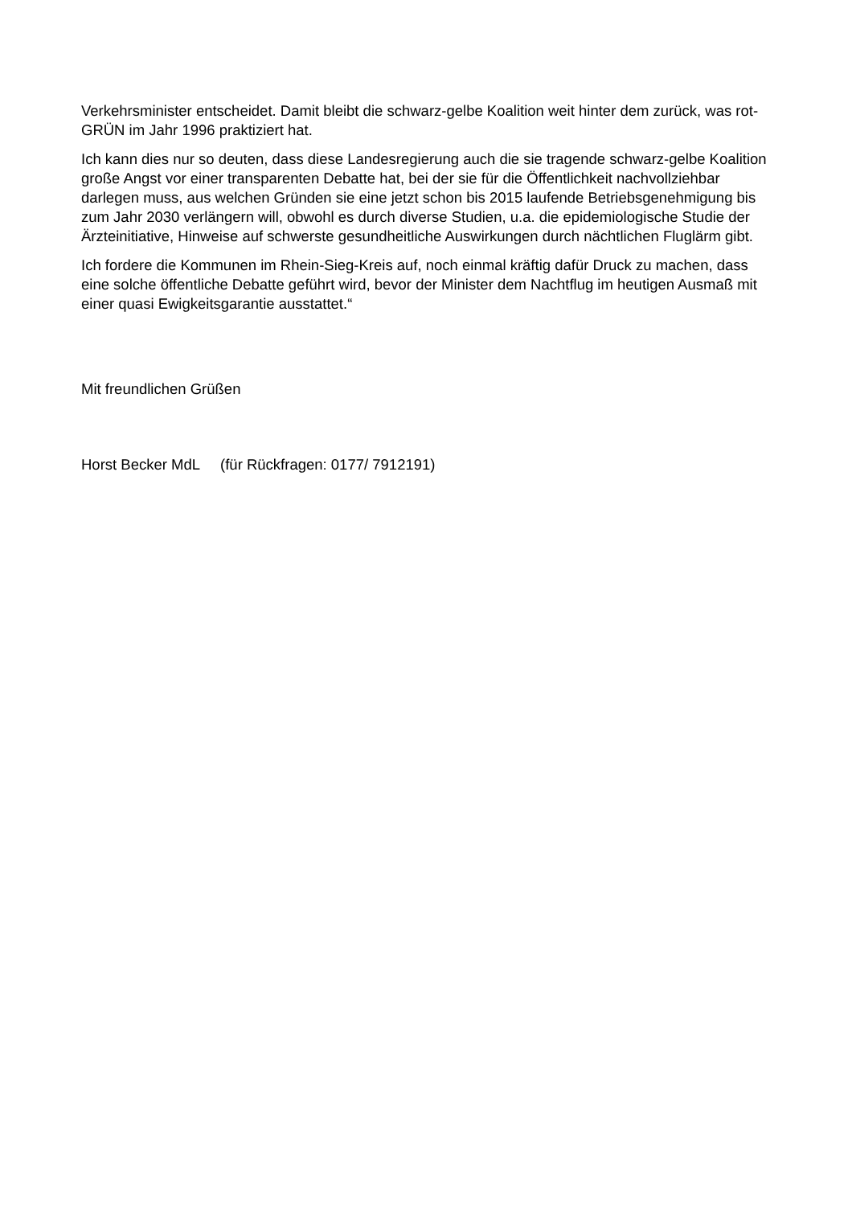Verkehrsminister entscheidet. Damit bleibt die schwarz-gelbe Koalition weit hinter dem zurück, was rot-GRÜN im Jahr 1996 praktiziert hat.
Ich kann dies nur so deuten, dass diese Landesregierung auch die sie tragende schwarz-gelbe Koalition große Angst vor einer transparenten Debatte hat, bei der sie für die Öffentlichkeit nachvollziehbar darlegen muss, aus welchen Gründen sie eine jetzt schon bis 2015 laufende Betriebsgenehmigung bis zum Jahr 2030 verlängern will, obwohl es durch diverse Studien, u.a. die epidemiologische Studie der Ärzteinitiative, Hinweise auf schwerste gesundheitliche Auswirkungen durch nächtlichen Fluglärm gibt.
Ich fordere die Kommunen im Rhein-Sieg-Kreis auf, noch einmal kräftig dafür Druck zu machen, dass eine solche öffentliche Debatte geführt wird, bevor der Minister dem Nachtflug im heutigen Ausmaß mit einer quasi Ewigkeitsgarantie ausstattet.“
Mit freundlichen Grüßen
Horst Becker MdL (für Rückfragen: 0177/ 7912191)